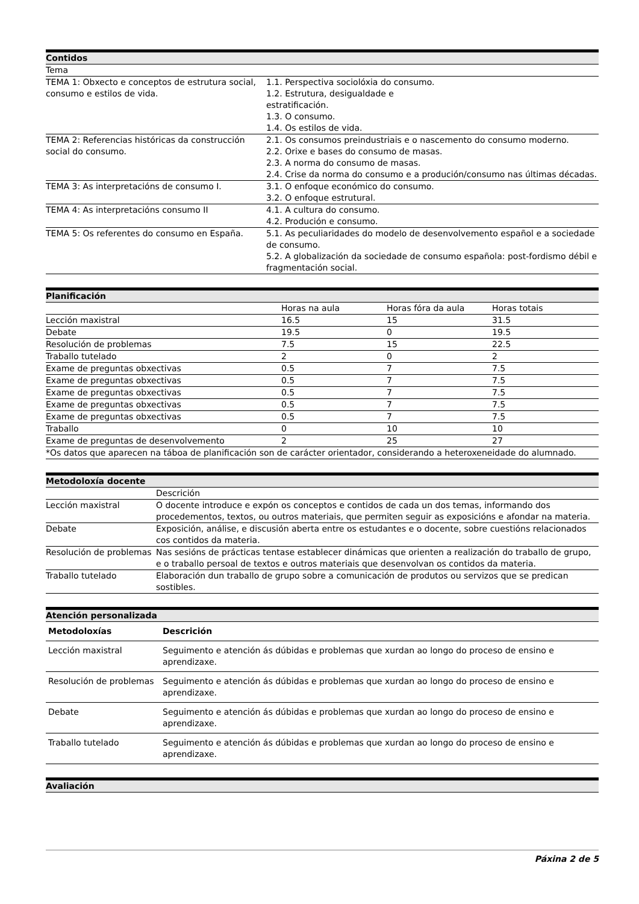| Contidos | |
| --- | --- |
| Tema | |
| TEMA 1: Obxecto e conceptos de estrutura social, consumo e estilos de vida. | 1.1. Perspectiva sociolóxia do consumo. 1.2. Estrutura, desigualdade e estratificación. 1.3. O consumo. 1.4. Os estilos de vida. |
| TEMA 2: Referencias históricas da construcción social do consumo. | 2.1. Os consumos preindustriais e o nascemento do consumo moderno. 2.2. Orixe e bases do consumo de masas. 2.3. A norma do consumo de masas. 2.4. Crise da norma do consumo e a produción/consumo nas últimas décadas. |
| TEMA 3: As interpretacións de consumo I. | 3.1. O enfoque económico do consumo. 3.2. O enfoque estrutural. |
| TEMA 4: As interpretacións consumo II | 4.1. A cultura do consumo. 4.2. Produción e consumo. |
| TEMA 5: Os referentes do consumo en España. | 5.1. As peculiaridades do modelo de desenvolvemento español e a sociedade de consumo. 5.2. A globalización da sociedade de consumo española: post-fordismo débil e fragmentación social. |
| Planificación | | | |
| --- | --- | --- | --- |
| | Horas na aula | Horas fóra da aula | Horas totais |
| Lección maxistral | 16.5 | 15 | 31.5 |
| Debate | 19.5 | 0 | 19.5 |
| Resolución de problemas | 7.5 | 15 | 22.5 |
| Traballo tutelado | 2 | 0 | 2 |
| Exame de preguntas obxectivas | 0.5 | 7 | 7.5 |
| Exame de preguntas obxectivas | 0.5 | 7 | 7.5 |
| Exame de preguntas obxectivas | 0.5 | 7 | 7.5 |
| Exame de preguntas obxectivas | 0.5 | 7 | 7.5 |
| Exame de preguntas obxectivas | 0.5 | 7 | 7.5 |
| Traballo | 0 | 10 | 10 |
| Exame de preguntas de desenvolvemento | 2 | 25 | 27 |
| *Os datos que aparecen na táboa de planificación son de carácter orientador, considerando a heteroxeneidade do alumnado. | | | |
| Metodoloxía docente | |
| --- | --- |
| | Descrición |
| Lección maxistral | O docente introduce e expón os conceptos e contidos de cada un dos temas, informando dos procedementos, textos, ou outros materiais, que permiten seguir as exposicións e afondar na materia. |
| Debate | Exposición, análise, e discusión aberta entre os estudantes e o docente, sobre cuestións relacionados cos contidos da materia. |
| Resolución de problemas | Nas sesións de prácticas tentase establecer dinámicas que orienten a realización do traballo de grupo, e o traballo persoal de textos e outros materiais que desenvolvan os contidos da materia. |
| Traballo tutelado | Elaboración dun traballo de grupo sobre a comunicación de produtos ou servizos que se predican sostibles. |
| Atención personalizada | |
| --- | --- |
| Metodoloxías | Descrición |
| Lección maxistral | Seguimento e atención ás dúbidas e problemas que xurdan ao longo do proceso de ensino e aprendizaxe. |
| Resolución de problemas | Seguimento e atención ás dúbidas e problemas que xurdan ao longo do proceso de ensino e aprendizaxe. |
| Debate | Seguimento e atención ás dúbidas e problemas que xurdan ao longo do proceso de ensino e aprendizaxe. |
| Traballo tutelado | Seguimento e atención ás dúbidas e problemas que xurdan ao longo do proceso de ensino e aprendizaxe. |
| Avaliación |
| --- |
Páxina 2 de 5